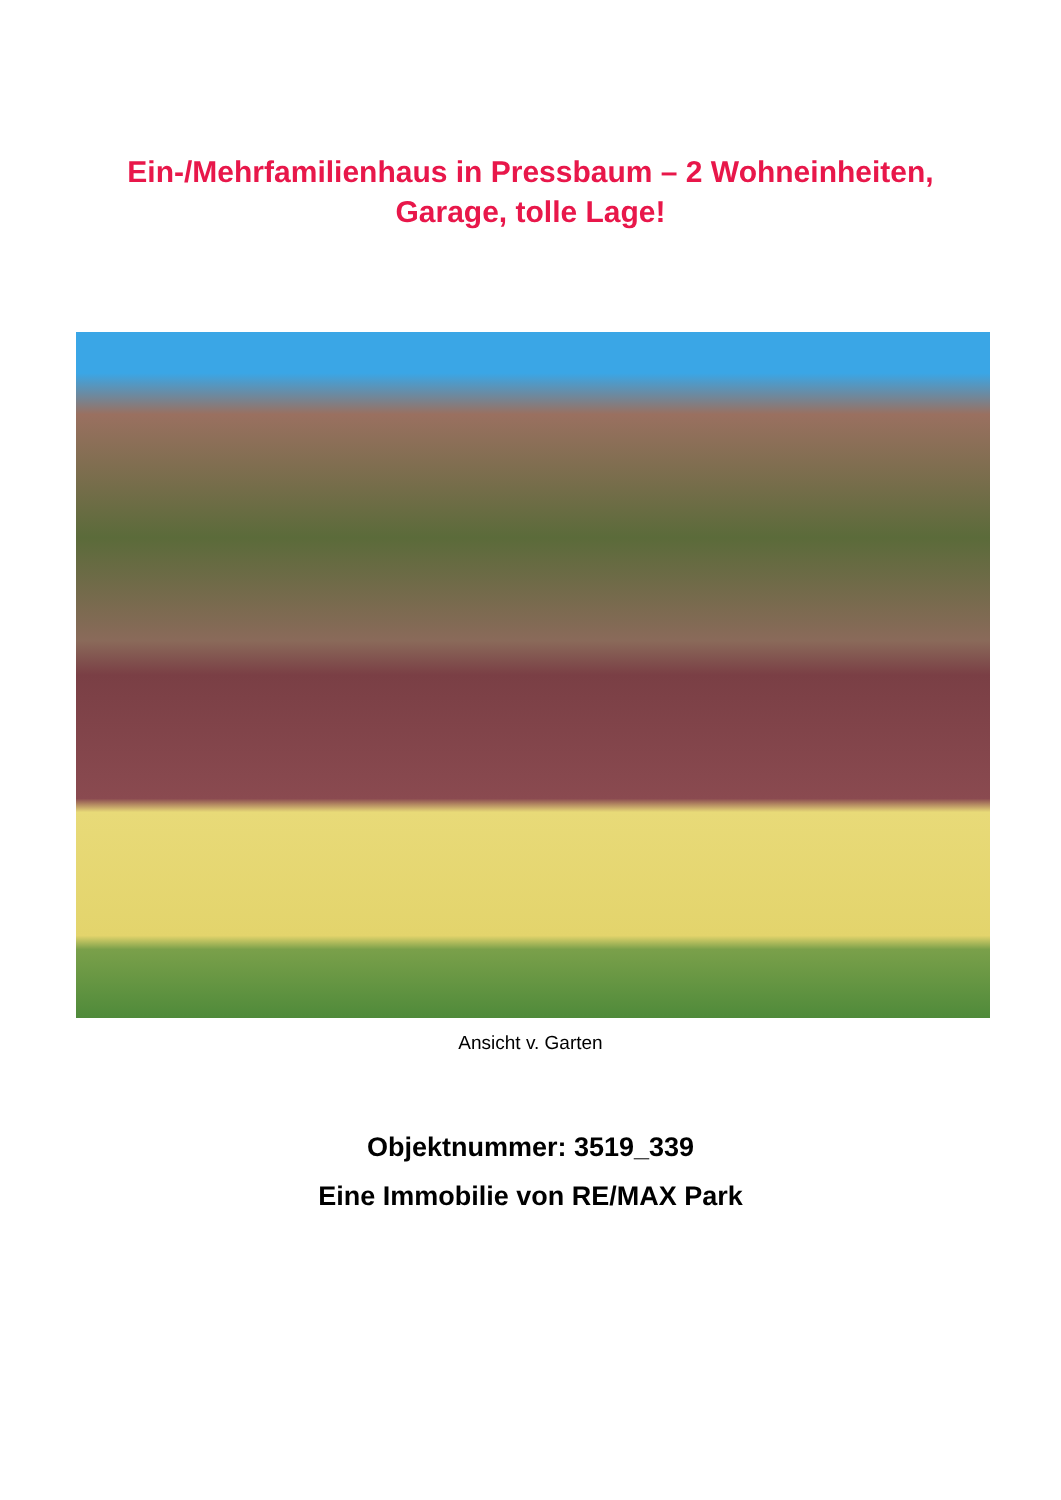Ein-/Mehrfamilienhaus in Pressbaum – 2 Wohneinheiten,
Garage, tolle Lage!
Ansicht v. Garten
Objektnummer: 3519_339
Eine Immobilie von RE/MAX Park